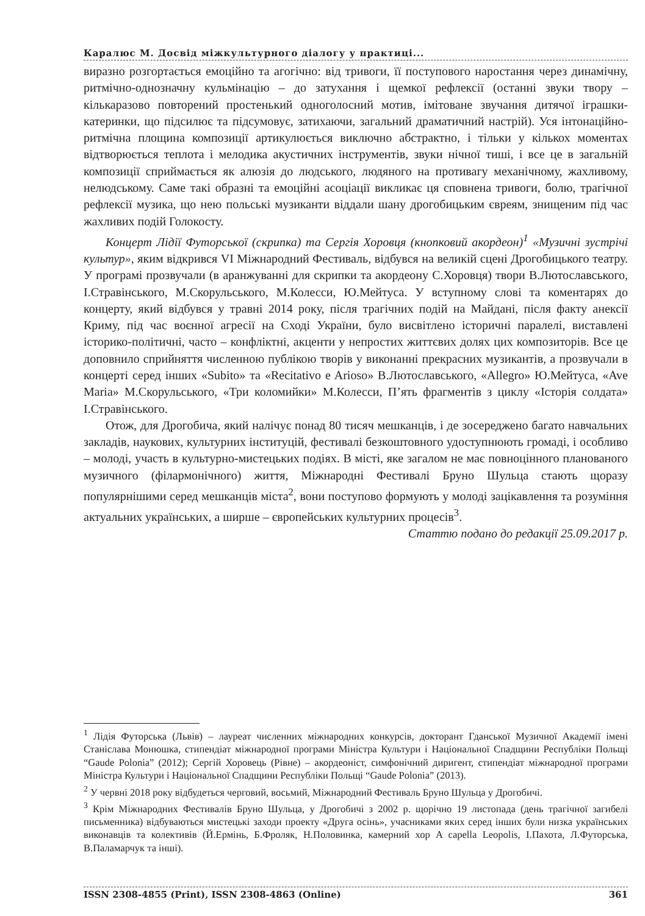Каралюс М. Досвід міжкультурного діалогу у практиці...
виразно розгортається емоційно та агогічно: від тривоги, її поступового наростання через динамічну, ритмічно-однозначну кульмінацію – до затухання і щемкої рефлексії (останні звуки твору – кількаразово повторений простенький одноголосний мотив, імітоване звучання дитячої іграшки-катеринки, що підсилює та підсумовує, затихаючи, загальний драматичний настрій). Уся інтонаційно-ритмічна площина композиції артикулюється виключно абстрактно, і тільки у кількох моментах відтворюється теплота і мелодика акустичних інструментів, звуки нічної тиші, і все це в загальній композиції сприймається як алюзія до людського, людяного на противагу механічному, жахливому, нелюдському. Саме такі образні та емоційні асоціації викликає ця сповнена тривоги, болю, трагічної рефлексії музика, що нею польські музиканти віддали шану дрогобицьким євреям, знищеним під час жахливих подій Голокосту.
Концерт Лідії Футорської (скрипка) та Сергія Хоровця (кнопковий акордеон)<sup>1</sup> «Музичні зустрічі культур», яким відкрився VI Міжнародний Фестиваль, відбувся на великій сцені Дрогобицького театру. У програмі прозвучали (в аранжуванні для скрипки та акордеону С.Хоровця) твори В.Лютославського, І.Стравінського, М.Скорульського, М.Колесси, Ю.Мейтуса. У вступному слові та коментарях до концерту, який відбувся у травні 2014 року, після трагічних подій на Майдані, після факту анексії Криму, під час воєнної агресії на Сході України, було висвітлено історичні паралелі, виставлені історико-політичні, часто – конфліктні, акценти у непростих життєвих долях цих композиторів. Все це доповнило сприйняття численною публікою творів у виконанні прекрасних музикантів, а прозвучали в концерті серед інших «Subito» та «Recitativo e Arioso» В.Лютославського, «Allegro» Ю.Мейтуса, «Ave Maria» М.Скорульського, «Три коломийки» М.Колесси, П’ять фрагментів з циклу «Історія солдата» І.Стравінського.
Отож, для Дрогобича, який налічує понад 80 тисяч мешканців, і де зосереджено багато навчальних закладів, наукових, культурних інституцій, фестивалі безкоштовного удоступнюють громаді, і особливо – молоді, участь в культурно-мистецьких подіях. В місті, яке загалом не має повноцінного планованого музичного (філармонічного) життя, Міжнародні Фестивалі Бруно Шульца стають щоразу популярнішими серед мешканців міста<sup>2</sup>, вони поступово формують у молоді зацікавлення та розуміння актуальних українських, а ширше – європейських культурних процесів<sup>3</sup>.
Статтю подано до редакції 25.09.2017 р.
<sup>1</sup> Лідія Футорська (Львів) – лауреат численних міжнародних конкурсів, докторант Гданської Музичної Академії імені Станіслава Монюшка, стипендіат міжнародної програми Міністра Культури і Національної Спадщини Республіки Польщі “Gaude Polonia” (2012); Сергій Хоровець (Рівне) – акордеоніст, симфонічний диригент, стипендіат міжнародної програми Міністра Культури і Національної Спадщини Республіки Польщі “Gaude Polonia” (2013).
<sup>2</sup> У червні 2018 року відбудеться черговий, восьмий, Міжнародний Фестиваль Бруно Шульца у Дрогобичі.
<sup>3</sup> Крім Міжнародних Фестивалів Бруно Шульца, у Дрогобичі з 2002 р. щорічно 19 листопада (день трагічної загибелі письменника) відбуваються мистецькі заходи проекту «Друга осінь», учасниками яких серед інших були низка українських виконавців та колективів (Й.Ермінь, Б.Фроляк, Н.Половинка, камерний хор A capella Leopolis, І.Пахота, Л.Футорська, В.Паламарчук та інші).
ISSN 2308-4855 (Print), ISSN 2308-4863 (Online) 361